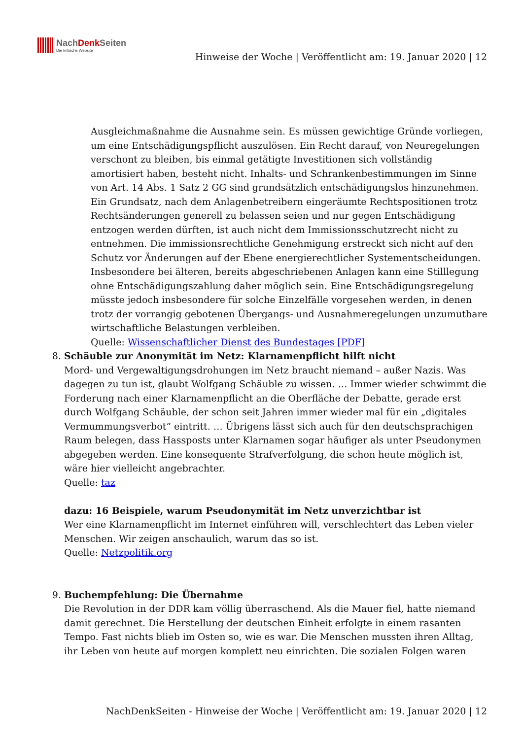NachDenk Seiten
Die kritische Website
Hinweise der Woche | Veröffentlicht am: 19. Januar 2020 | 12
Ausgleichmaßnahme die Ausnahme sein. Es müssen gewichtige Gründe vorliegen, um eine Entschädigungspflicht auszulösen. Ein Recht darauf, von Neuregelungen verschont zu bleiben, bis einmal getätigte Investitionen sich vollständig amortisiert haben, besteht nicht. Inhalts- und Schrankenbestimmungen im Sinne von Art. 14 Abs. 1 Satz 2 GG sind grundsätzlich entschädigungslos hinzunehmen. Ein Grundsatz, nach dem Anlagenbetreibern eingeräumte Rechtspositionen trotz Rechtsänderungen generell zu belassen seien und nur gegen Entschädigung entzogen werden dürften, ist auch nicht dem Immissionsschutzrecht nicht zu entnehmen. Die immissionsrechtliche Genehmigung erstreckt sich nicht auf den Schutz vor Änderungen auf der Ebene energierechtlicher Systementscheidungen. Insbesondere bei älteren, bereits abgeschriebenen Anlagen kann eine Stilllegung ohne Entschädigungszahlung daher möglich sein. Eine Entschädigungsregelung müsste jedoch insbesondere für solche Einzelfälle vorgesehen werden, in denen trotz der vorrangig gebotenen Übergangs- und Ausnahmeregelungen unzumutbare wirtschaftliche Belastungen verbleiben.
Quelle: Wissenschaftlicher Dienst des Bundestages [PDF]
8. Schäuble zur Anonymität im Netz: Klarnamenpflicht hilft nicht
Mord- und Vergewaltigungsdrohungen im Netz braucht niemand – außer Nazis. Was dagegen zu tun ist, glaubt Wolfgang Schäuble zu wissen. … Immer wieder schwimmt die Forderung nach einer Klarnamenpflicht an die Oberfläche der Debatte, gerade erst durch Wolfgang Schäuble, der schon seit Jahren immer wieder mal für ein „digitales Vermummungsverbot“ eintritt. … Übrigens lässt sich auch für den deutschsprachigen Raum belegen, dass Hassposts unter Klarnamen sogar häufiger als unter Pseudonymen abgegeben werden. Eine konsequente Strafverfolgung, die schon heute möglich ist, wäre hier vielleicht angebrachter.
Quelle: taz
dazu: 16 Beispiele, warum Pseudonymität im Netz unverzichtbar ist
Wer eine Klarnamenpflicht im Internet einführen will, verschlechtert das Leben vieler Menschen. Wir zeigen anschaulich, warum das so ist.
Quelle: Netzpolitik.org
9. Buchempfehlung: Die Übernahme
Die Revolution in der DDR kam völlig überraschend. Als die Mauer fiel, hatte niemand damit gerechnet. Die Herstellung der deutschen Einheit erfolgte in einem rasanten Tempo. Fast nichts blieb im Osten so, wie es war. Die Menschen mussten ihren Alltag, ihr Leben von heute auf morgen komplett neu einrichten. Die sozialen Folgen waren
NachDenkSeiten - Hinweise der Woche | Veröffentlicht am: 19. Januar 2020 | 12